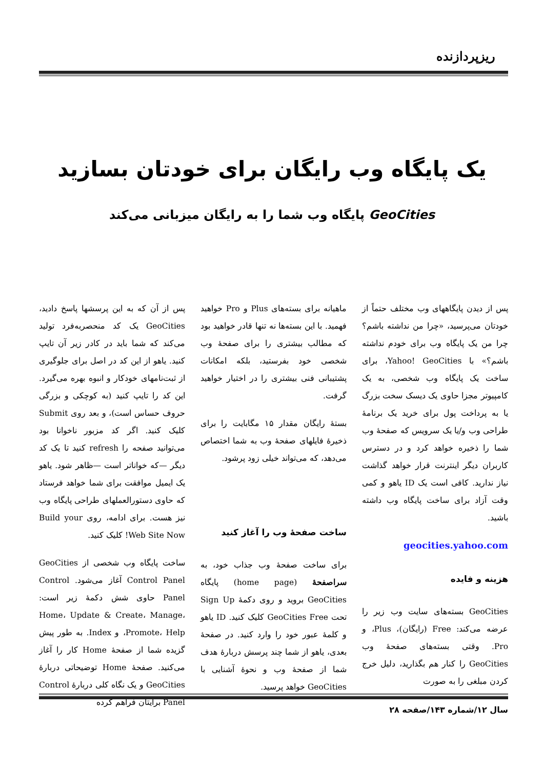ریزپردازنده
یک پایگاه وب رایگان برای خودتان بسازید
GeoCities پایگاه وب شما را به رایگان میزبانی می‌کند
پس از دیدن پایگاههای وب مختلف حتماً از خودتان می‌پرسید، «چرا من نداشته باشم؟ چرا من یک پایگاه وب برای خودم نداشته باشم؟» با Yahoo! GeoCities، برای ساخت یک پایگاه وب شخصی، به یک کامپیوتر مجزا حاوی یک دیسک سخت بزرگ یا به پرداخت پول برای خرید یک برنامهٔ طراحی وب و/یا یک سرویس که صفحهٔ وب شما را ذخیره خواهد کرد و در دسترس کاربران دیگر اینترنت قرار خواهد گذاشت نیاز ندارید. کافی است یک ID یاهو و کمی وقت آزاد برای ساخت پایگاه وب داشته باشید.
geocities.yahoo.com
هزینه و فایده
GeoCities بسته‌های سایت وب زیر را عرضه می‌کند: Free (رایگان)، Plus، و Pro. وقتی بسته‌های صفحهٔ وب GeoCities را کنار هم بگذارید، دلیل خرج کردن مبلغی را به صورت
ماهیانه برای بسته‌های Plus و Pro خواهید فهمید. با این بسته‌ها نه تنها قادر خواهید بود که مطالب بیشتری را برای صفحهٔ وب شخصی خود بفرستید، بلکه امکانات پشتیبانی فنی بیشتری را در اختیار خواهید گرفت.
بستهٔ رایگان مقدار ۱۵ مگابایت را برای ذخیرهٔ فایلهای صفحهٔ وب به شما اختصاص می‌دهد، که می‌تواند خیلی زود پرشود.
ساخت صفحهٔ وب را آغاز کنید
برای ساخت صفحهٔ وب جذاب خود، به سراصفحهٔ (home page) پایگاه GeoCities بروید و روی دکمهٔ Sign Up تحت GeoCities Free کلیک کنید. ID یاهو و کلمهٔ عبور خود را وارد کنید. در صفحهٔ بعدی، یاهو از شما چند پرسش دربارهٔ هدف شما از صفحهٔ وب و نحوهٔ آشنایی با GeoCities خواهد پرسید.
پس از آن که به این پرسشها پاسخ دادید، GeoCities یک کد منحصربه‌فرد تولید می‌کند که شما باید در کادر زیر آن تایپ کنید. یاهو از این کد در اصل برای جلوگیری از ثبت‌نامهای خودکار و انبوه بهره می‌گیرد. این کد را تایپ کنید (به کوچکی و بزرگی حروف حساس است)، و بعد روی Submit کلیک کنید. اگر کد مزبور ناخوانا بود می‌توانید صفحه را refresh کنید تا یک کد دیگر —که خواناتر است —ظاهر شود. یاهو یک ایمیل موافقت برای شما خواهد فرستاد که حاوی دستورالعملهای طراحی پایگاه وب نیز هست. برای ادامه، روی Build your Web Site Now! کلیک کنید.
ساخت پایگاه وب شخصی از GeoCities Control Panel آغاز می‌شود. Control Panel حاوی شش دکمهٔ زیر است: Home، Update & Create، Manage، Promote، Help، و Index. به طور پیش گزیده شما از صفحهٔ Home کار را آغاز می‌کنید. صفحهٔ Home توضیحاتی دربارهٔ GeoCities و یک نگاه کلی دربارهٔ Control Panel برایتان فراهم کرده
سال ۱۲/شماره ۱۴۳/صفحه ۲۸